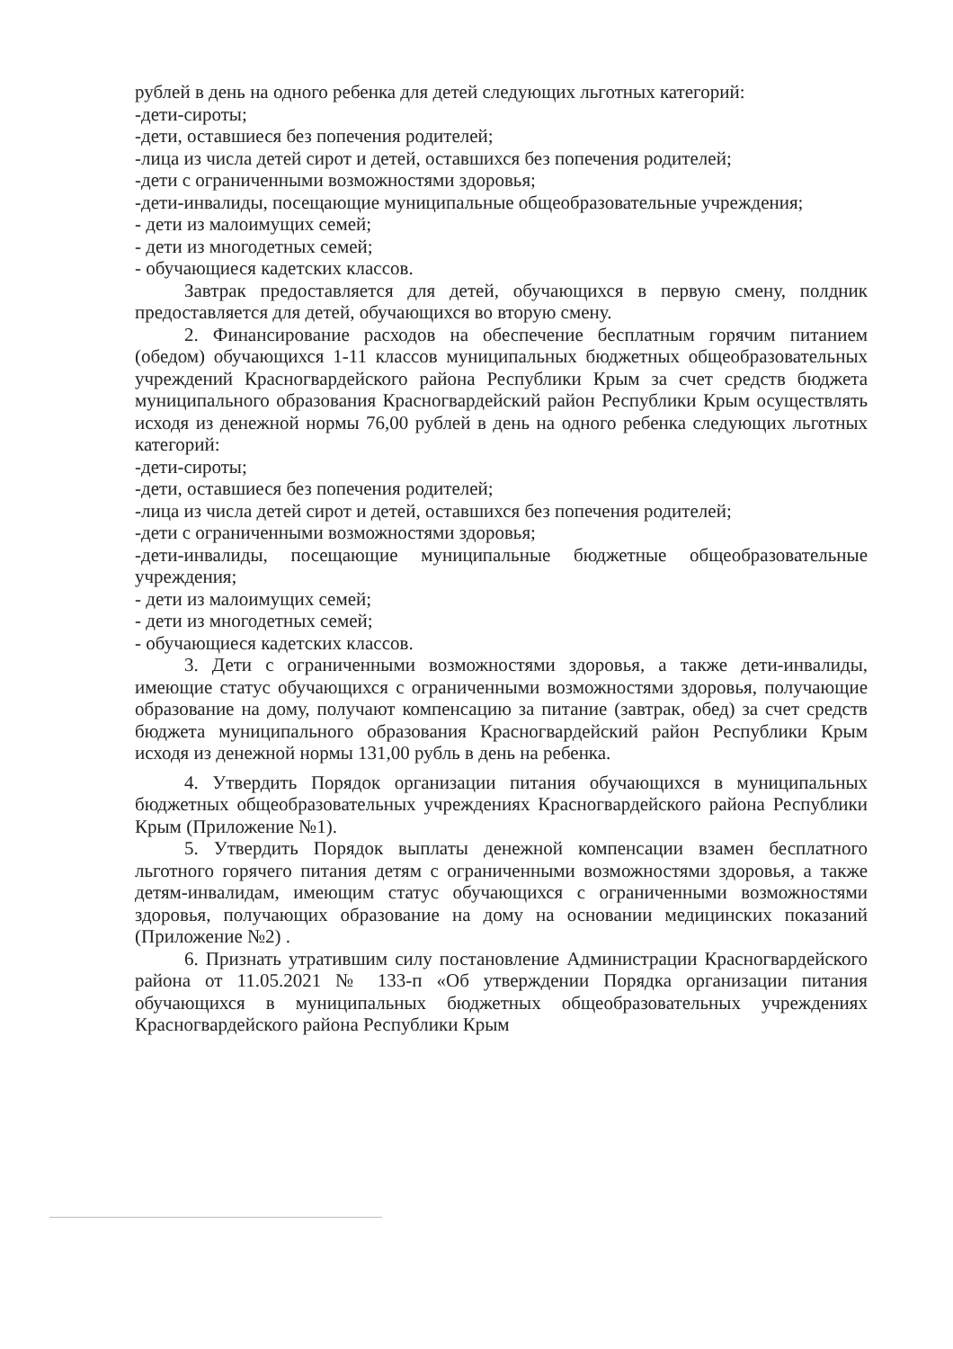рублей в день на одного ребенка для детей следующих льготных категорий:
-дети-сироты;
-дети, оставшиеся без попечения родителей;
-лица из числа детей сирот и детей, оставшихся без попечения родителей;
-дети с ограниченными возможностями здоровья;
-дети-инвалиды, посещающие муниципальные общеобразовательные учреждения;
- дети из малоимущих семей;
- дети из многодетных семей;
- обучающиеся кадетских классов.
Завтрак предоставляется для детей, обучающихся в первую смену, полдник предоставляется для детей, обучающихся во вторую смену.
2. Финансирование расходов на обеспечение бесплатным горячим питанием (обедом) обучающихся 1-11 классов муниципальных бюджетных общеобразовательных учреждений Красногвардейского района Республики Крым за счет средств бюджета муниципального образования Красногвардейский район Республики Крым осуществлять исходя из денежной нормы 76,00 рублей в день на одного ребенка следующих льготных категорий:
-дети-сироты;
-дети, оставшиеся без попечения родителей;
-лица из числа детей сирот и детей, оставшихся без попечения родителей;
-дети с ограниченными возможностями здоровья;
-дети-инвалиды, посещающие муниципальные бюджетные общеобразовательные учреждения;
- дети из малоимущих семей;
- дети из многодетных семей;
- обучающиеся кадетских классов.
3. Дети с ограниченными возможностями здоровья, а также дети-инвалиды, имеющие статус обучающихся с ограниченными возможностями здоровья, получающие образование на дому, получают компенсацию за питание (завтрак, обед) за счет средств бюджета муниципального образования Красногвардейский район Республики Крым исходя из денежной нормы 131,00 рубль в день на ребенка.
4. Утвердить Порядок организации питания обучающихся в муниципальных бюджетных общеобразовательных учреждениях Красногвардейского района Республики Крым (Приложение №1).
5. Утвердить Порядок выплаты денежной компенсации взамен бесплатного льготного горячего питания детям с ограниченными возможностями здоровья, а также детям-инвалидам, имеющим статус обучающихся с ограниченными возможностями здоровья, получающих образование на дому на основании медицинских показаний (Приложение №2) .
6. Признать утратившим силу постановление Администрации Красногвардейского района от 11.05.2021 № 133-п «Об утверждении Порядка организации питания обучающихся в муниципальных бюджетных общеобразовательных учреждениях Красногвардейского района Республики Крым